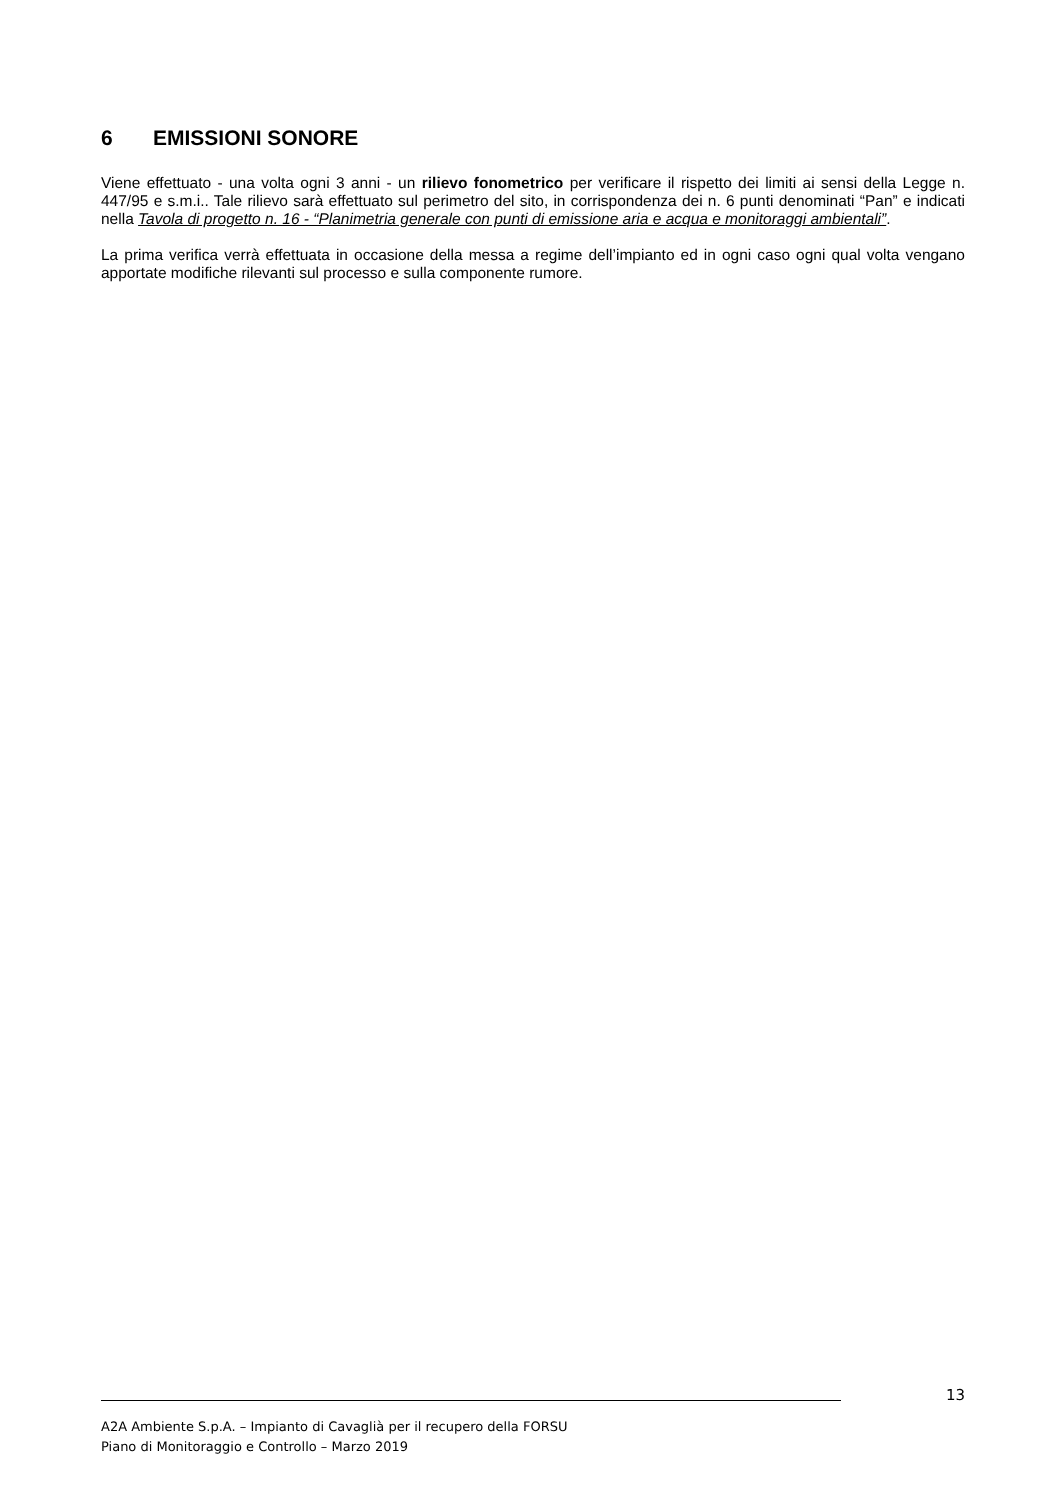6 EMISSIONI SONORE
Viene effettuato - una volta ogni 3 anni - un rilievo fonometrico per verificare il rispetto dei limiti ai sensi della Legge n. 447/95 e s.m.i.. Tale rilievo sarà effettuato sul perimetro del sito, in corrispondenza dei n. 6 punti denominati “Pan” e indicati nella Tavola di progetto n. 16 - “Planimetria generale con punti di emissione aria e acqua e monitoraggi ambientali”.
La prima verifica verrà effettuata in occasione della messa a regime dell’impianto ed in ogni caso ogni qual volta vengano apportate modifiche rilevanti sul processo e sulla componente rumore.
13
A2A Ambiente S.p.A. – Impianto di Cavaglià per il recupero della FORSU
Piano di Monitoraggio e Controllo – Marzo 2019